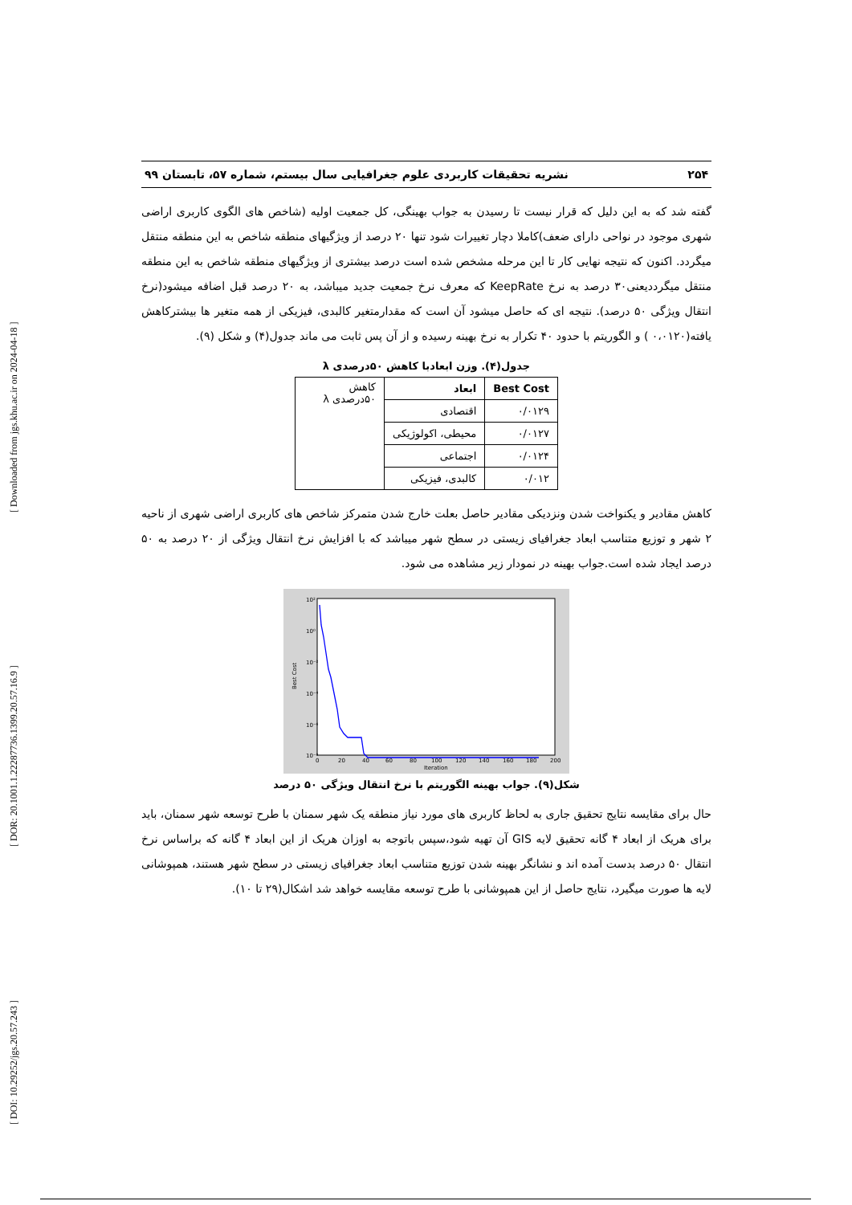[ DOI: 10.29252/jgs.20.57.243 ] [ DOR: 20.1001.1.22287736.1399.20.57.16.9 ] [ Downloaded from jgs.khu.ac.ir on 2024-04-18 ]
۲۵۴ نشریه تحقیقات کاربردی علوم جغرافیایی سال بیستم، شماره ۵۷، تابستان ۹۹
گفته شد که به این دلیل که قرار نیست تا رسیدن به جواب بهینگی، کل جمعیت اولیه (شاخص های الگوی کاربری اراضی شهری موجود در نواحی دارای ضعف)کاملا دچار تغییرات شود تنها ۲۰ درصد از ویژگیهای منطقه شاخص به این منطقه منتقل میگردد. اکنون که نتیجه نهایی کار تا این مرحله مشخص شده است درصد بیشتری از ویژگیهای منطقه شاخص به این منطقه منتقل میگرددیعنی۳۰ درصد به نرخ KeepRate که معرف نرخ جمعیت جدید میباشد، به ۲۰ درصد قبل اضافه میشود(نرخ انتقال ویژگی ۵۰ درصد). نتیجه ای که حاصل میشود آن است که مقدارمتغیر کالبدی، فیزیکی از همه متغیر ها بیشترکاهش یافته(۰،۰۱۲۰ ) و الگوریتم با حدود ۴۰ تکرار به نرخ بهینه رسیده و از آن پس ثابت می ماند جدول(۴) و شکل (۹).
جدول(۴). وزن ابعادبا کاهش ۵۰درصدی λ
| Best Cost | ابعاد | کاهش ۵۰درصدی λ |
| ۰/۰۱۲۹ | اقتصادی | |
| ۰/۰۱۲۷ | محیطی، اکولوژیکی | |
| ۰/۰۱۲۴ | اجتماعی | |
| ۰/۰۱۲ | کالبدی، فیزیکی | |
کاهش مقادیر و یکنواخت شدن ونزدیکی مقادیر حاصل بعلت خارج شدن متمرکز شاخص های کاربری اراضی شهری از ناحیه ۲ شهر و توزیع متناسب ابعاد جغرافیای زیستی در سطح شهر میباشد که با افزایش نرخ انتقال ویژگی از ۲۰ درصد به ۵۰ درصد ایجاد شده است.جواب بهینه در نمودار زیر مشاهده می شود.
10²
10⁰
10⁻²
10⁻⁴
10⁻⁶
10⁻⁸
0
20
40
60
80
100
120
140
160
180
200
Iteration
Best Cost
شکل(۹). جواب بهینه الگوریتم با نرخ انتقال ویژگی ۵۰ درصد
حال برای مقایسه نتایج تحقیق جاری به لحاظ کاربری های مورد نیاز منطقه یک شهر سمنان با طرح توسعه شهر سمنان، باید برای هریک از ابعاد ۴ گانه تحقیق لایه GIS آن تهیه شود،سپس باتوجه به اوزان هریک از این ابعاد ۴ گانه که براساس نرخ انتقال ۵۰ درصد بدست آمده اند و نشانگر بهینه شدن توزیع متناسب ابعاد جغرافیای زیستی در سطح شهر هستند، همپوشانی لایه ها صورت میگیرد، نتایج حاصل از این همپوشانی با طرح توسعه مقایسه خواهد شد اشکال(۲۹ تا ۱۰).